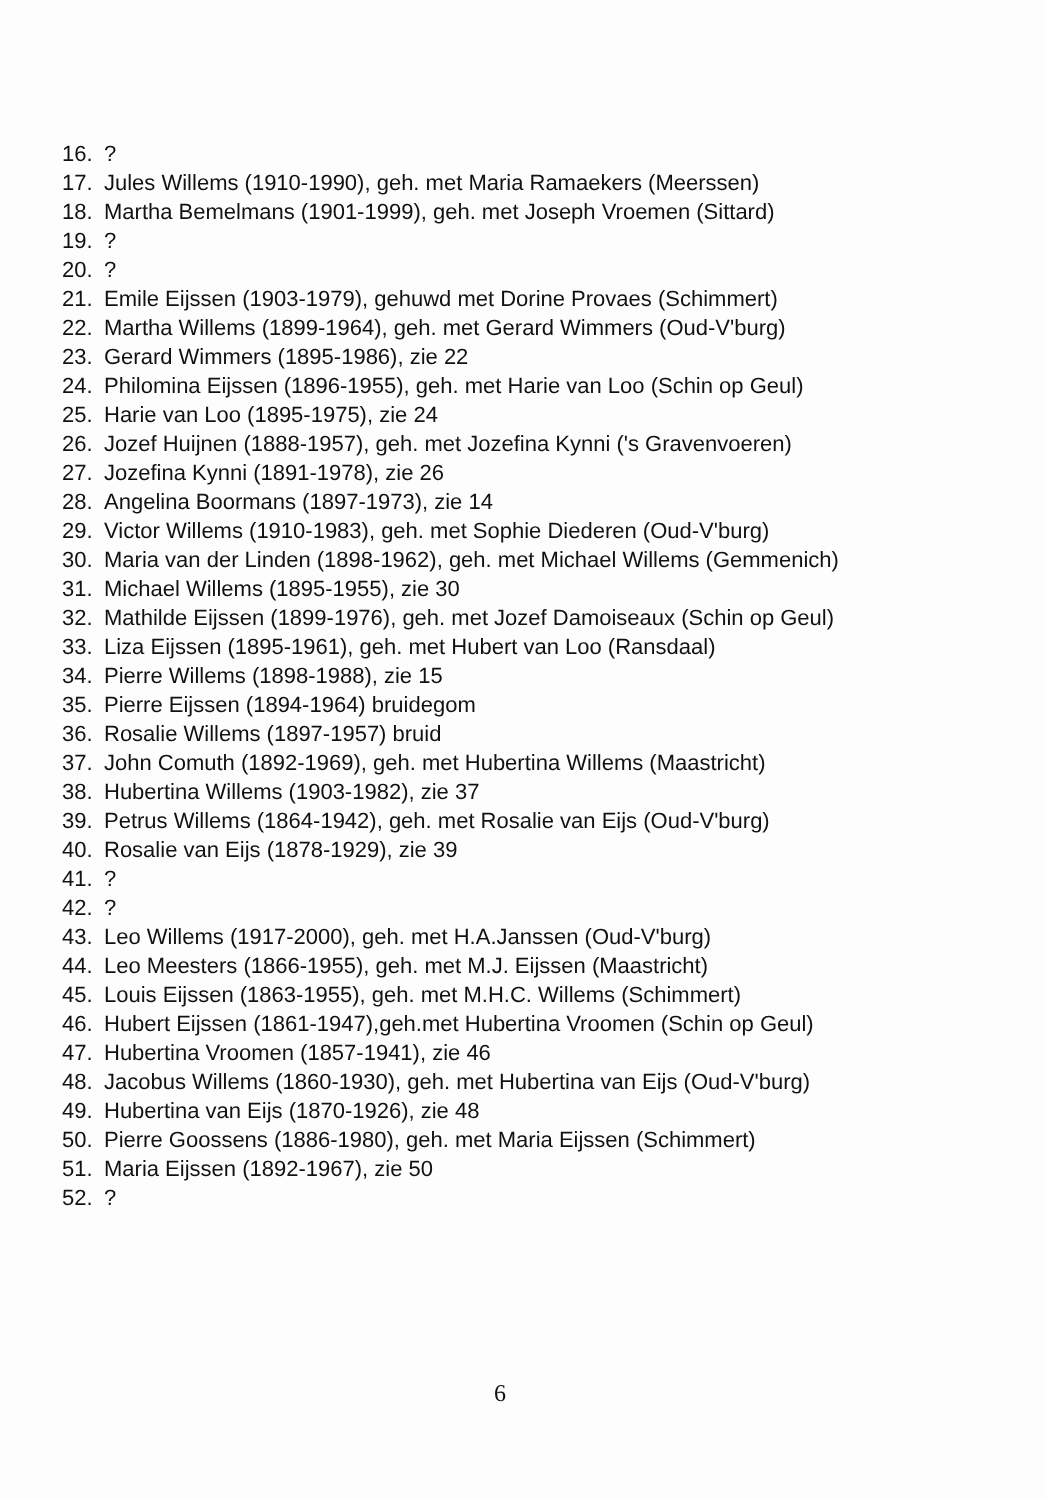16.?
17. Jules Willems (1910-1990), geh. met Maria Ramaekers (Meerssen)
18. Martha Bemelmans (1901-1999), geh. met Joseph Vroemen (Sittard)
19.?
20.?
21. Emile Eijssen (1903-1979), gehuwd met Dorine Provaes (Schimmert)
22. Martha Willems (1899-1964), geh. met Gerard Wimmers (Oud-V'burg)
23. Gerard Wimmers (1895-1986), zie 22
24. Philomina Eijssen (1896-1955), geh. met Harie van Loo (Schin op Geul)
25. Harie van Loo (1895-1975), zie 24
26. Jozef Huijnen (1888-1957), geh. met Jozefina Kynni ('s Gravenvoeren)
27. Jozefina Kynni (1891-1978), zie 26
28. Angelina Boormans (1897-1973), zie 14
29. Victor Willems (1910-1983), geh. met Sophie Diederen (Oud-V'burg)
30. Maria van der Linden (1898-1962), geh. met Michael Willems (Gemmenich)
31. Michael Willems (1895-1955), zie 30
32. Mathilde Eijssen (1899-1976), geh. met Jozef Damoiseaux (Schin op Geul)
33. Liza Eijssen (1895-1961), geh. met Hubert van Loo (Ransdaal)
34. Pierre Willems (1898-1988), zie 15
35. Pierre Eijssen (1894-1964) bruidegom
36. Rosalie Willems (1897-1957) bruid
37. John Comuth (1892-1969), geh. met Hubertina Willems (Maastricht)
38. Hubertina Willems (1903-1982), zie 37
39. Petrus Willems (1864-1942), geh. met Rosalie van Eijs (Oud-V'burg)
40. Rosalie van Eijs (1878-1929), zie 39
41.?
42.?
43. Leo Willems (1917-2000), geh. met H.A.Janssen (Oud-V'burg)
44. Leo Meesters (1866-1955), geh. met M.J. Eijssen (Maastricht)
45. Louis Eijssen (1863-1955), geh. met M.H.C. Willems (Schimmert)
46. Hubert Eijssen (1861-1947),geh.met Hubertina Vroomen (Schin op Geul)
47. Hubertina Vroomen (1857-1941), zie 46
48. Jacobus Willems (1860-1930), geh. met Hubertina van Eijs (Oud-V'burg)
49. Hubertina van Eijs (1870-1926), zie 48
50. Pierre Goossens (1886-1980), geh. met Maria Eijssen (Schimmert)
51. Maria Eijssen (1892-1967), zie 50
52.?
6